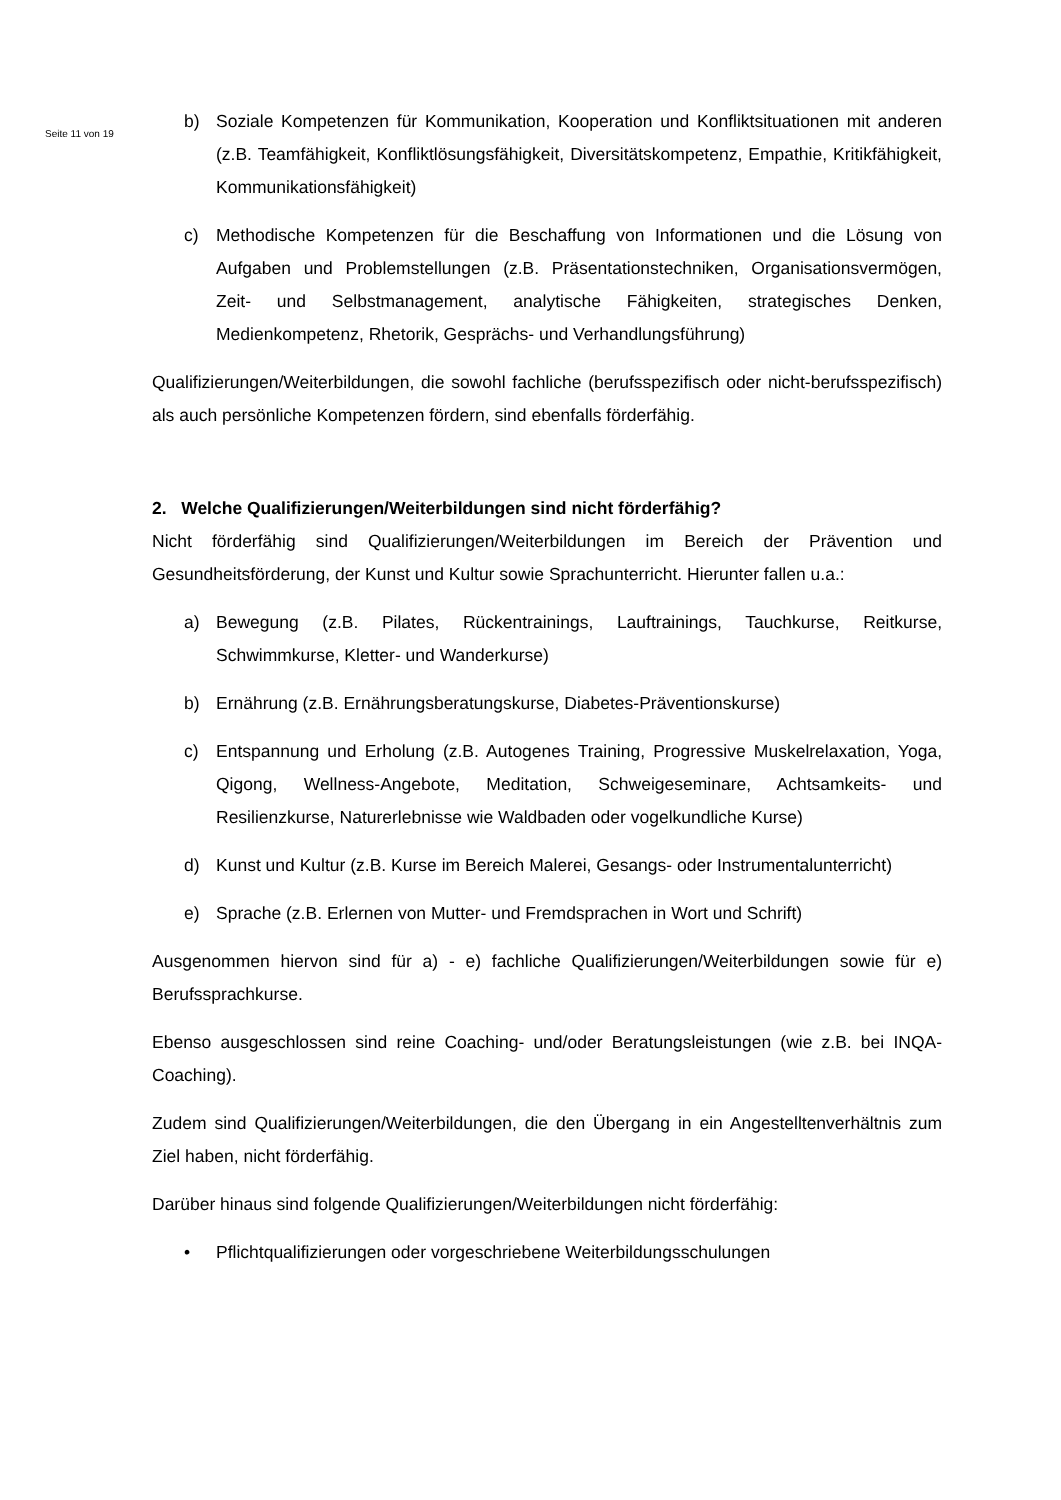Seite 11 von 19
b) Soziale Kompetenzen für Kommunikation, Kooperation und Konfliktsituationen mit anderen (z.B. Teamfähigkeit, Konfliktlösungsfähigkeit, Diversitätskompetenz, Empathie, Kritikfähigkeit, Kommunikationsfähigkeit)
c) Methodische Kompetenzen für die Beschaffung von Informationen und die Lösung von Aufgaben und Problemstellungen (z.B. Präsentationstechniken, Organisationsvermögen, Zeit- und Selbstmanagement, analytische Fähigkeiten, strategisches Denken, Medienkompetenz, Rhetorik, Gesprächs- und Verhandlungsführung)
Qualifizierungen/Weiterbildungen, die sowohl fachliche (berufsspezifisch oder nicht-berufsspezifisch) als auch persönliche Kompetenzen fördern, sind ebenfalls förderfähig.
2. Welche Qualifizierungen/Weiterbildungen sind nicht förderfähig?
Nicht förderfähig sind Qualifizierungen/Weiterbildungen im Bereich der Prävention und Gesundheitsförderung, der Kunst und Kultur sowie Sprachunterricht. Hierunter fallen u.a.:
a) Bewegung (z.B. Pilates, Rückentrainings, Lauftrainings, Tauchkurse, Reitkurse, Schwimmkurse, Kletter- und Wanderkurse)
b) Ernährung (z.B. Ernährungsberatungskurse, Diabetes-Präventionskurse)
c) Entspannung und Erholung (z.B. Autogenes Training, Progressive Muskelrelaxation, Yoga, Qigong, Wellness-Angebote, Meditation, Schweigeseminare, Achtsamkeits- und Resilienzkurse, Naturerlebnisse wie Waldbaden oder vogelkundliche Kurse)
d) Kunst und Kultur (z.B. Kurse im Bereich Malerei, Gesangs- oder Instrumentalunterricht)
e) Sprache (z.B. Erlernen von Mutter- und Fremdsprachen in Wort und Schrift)
Ausgenommen hiervon sind für a) - e) fachliche Qualifizierungen/Weiterbildungen sowie für e) Berufssprachkurse.
Ebenso ausgeschlossen sind reine Coaching- und/oder Beratungsleistungen (wie z.B. bei INQA-Coaching).
Zudem sind Qualifizierungen/Weiterbildungen, die den Übergang in ein Angestelltenverhältnis zum Ziel haben, nicht förderfähig.
Darüber hinaus sind folgende Qualifizierungen/Weiterbildungen nicht förderfähig:
• Pflichtqualifizierungen oder vorgeschriebene Weiterbildungsschulungen